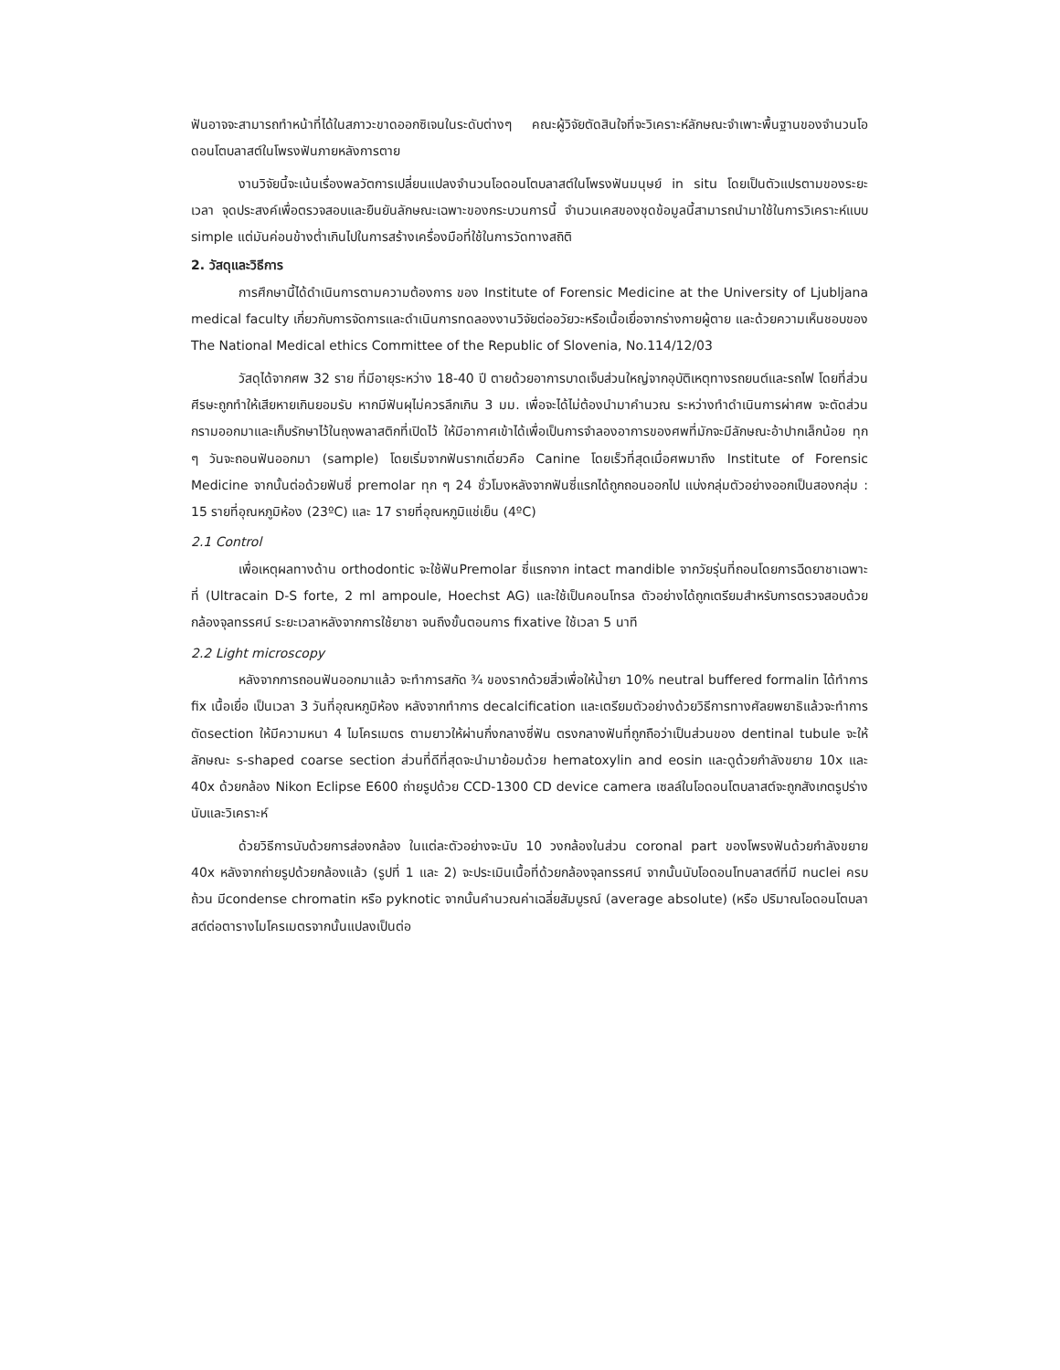ฟันอาจจะสามารถทำหน้าที่ได้ในสภาวะขาดออกซิเจนในระดับต่างๆ คณะผู้วิจัยตัดสินใจที่จะวิเคราะห์ลักษณะจำเพาะพื้นฐานของจำนวนโอดอนโตบลาสต์ในโพรงฟันภายหลังการตาย
งานวิจัยนี้จะเน้นเรื่องพลวัตการเปลี่ยนแปลงจำนวนโอดอนโตบลาสต์ในโพรงฟันมนุษย์ in situ โดยเป็นตัวแปรตามของระยะเวลา จุดประสงค์เพื่อตรวจสอบและยืนยันลักษณะเฉพาะของกระบวนการนี้ จำนวนเคสของชุดข้อมูลนี้สามารถนำมาใช้ในการวิเคราะห์แบบ simple แต่มันค่อนข้างต่ำเกินไปในการสร้างเครื่องมือที่ใช้ในการวัดทางสถิติ
2. วัสดุและวิธีการ
การศึกษานี้ได้ดำเนินการตามความต้องการ ของ Institute of Forensic Medicine at the University of Ljubljana medical faculty เกี่ยวกับการจัดการและดำเนินการทดลองงานวิจัยต่ออวัยวะหรือเนื้อเยื่อจากร่างกายผู้ตาย และด้วยความเห็นชอบของ The National Medical ethics Committee of the Republic of Slovenia, No.114/12/03
วัสดุได้จากศพ 32 ราย ที่มีอายุระหว่าง 18-40 ปี ตายด้วยอาการบาดเจ็บส่วนใหญ่จากอุบัติเหตุทางรถยนต์และรถไฟ โดยที่ส่วนศีรษะถูกทำให้เสียหายเกินยอมรับ หากมีฟันผุไม่ควรลึกเกิน 3 มม. เพื่อจะได้ไม่ต้องนำมาคำนวณ ระหว่างทำดำเนินการผ่าศพ จะตัดส่วนกรามออกมาและเก็บรักษาไว้ในถุงพลาสติกที่เปิดไว้ ให้มีอากาศเข้าได้เพื่อเป็นการจำลองอาการของศพที่มักจะมีลักษณะอ้าปากเล็กน้อย ทุก ๆ วันจะถอนฟันออกมา (sample) โดยเริ่มจากฟันรากเดี่ยวคือ Canine โดยเร็วที่สุดเมื่อศพมาถึง Institute of Forensic Medicine จากนั้นต่อด้วยฟันซี่ premolar ทุก ๆ 24 ชั่วโมงหลังจากฟันซี่แรกได้ถูกถอนออกไป แบ่งกลุ่มตัวอย่างออกเป็นสองกลุ่ม : 15 รายที่อุณหภูมิห้อง (23ºC) และ 17 รายที่อุณหภูมิแช่เย็น (4ºC)
2.1 Control
เพื่อเหตุผลทางด้าน orthodontic จะใช้ฟันPremolar ซี่แรกจาก intact mandible จากวัยรุ่นที่ถอนโดยการฉีดยาชาเฉพาะที่ (Ultracain D-S forte, 2 ml ampoule, Hoechst AG) และใช้เป็นคอนโทรล ตัวอย่างได้ถูกเตรียมสำหรับการตรวจสอบด้วยกล้องจุลทรรศน์ ระยะเวลาหลังจากการใช้ยาชา จนถึงขั้นตอนการ fixative ใช้เวลา 5 นาที
2.2 Light microscopy
หลังจากการถอนฟันออกมาแล้ว จะทำการสกัด ¾ ของรากด้วยสิ่วเพื่อให้น้ำยา 10% neutral buffered formalin ได้ทำการ fix เนื้อเยื่อ เป็นเวลา 3 วันที่อุณหภูมิห้อง หลังจากทำการ decalcification และเตรียมตัวอย่างด้วยวิธีการทางศัลยพยาธิแล้วจะทำการตัดsection ให้มีความหนา 4 ไมโครเมตร ตามยาวให้ผ่านกึ่งกลางซี่ฟัน ตรงกลางฟันที่ถูกถือว่าเป็นส่วนของ dentinal tubule จะให้ลักษณะ s-shaped coarse section ส่วนที่ดีที่สุดจะนำมาย้อมด้วย hematoxylin and eosin และดูด้วยกำลังขยาย 10x และ 40x ด้วยกล้อง Nikon Eclipse E600 ถ่ายรูปด้วย CCD-1300 CD device camera เซลล์ในโอดอนโตบลาสต์จะถูกสังเกตรูปร่าง นับและวิเคราะห์
ด้วยวิธีการนับด้วยการส่องกล้อง ในแต่ละตัวอย่างจะนับ 10 วงกล้องในส่วน coronal part ของโพรงฟันด้วยกำลังขยาย 40x หลังจากถ่ายรูปด้วยกล้องแล้ว (รูปที่ 1 และ 2) จะประเมินเนื้อที่ด้วยกล้องจุลทรรศน์ จากนั้นนับโอดอนโทบลาสต์ที่มี nuclei ครบถ้วน มีcondense chromatin หรือ pyknotic จากนั้นคำนวณค่าเฉลี่ยสัมบูรณ์ (average absolute) (หรือ ปริมาณโอดอนโตบลาสต์ต่อตารางไมโครเมตรจากนั้นแปลงเป็นต่อ